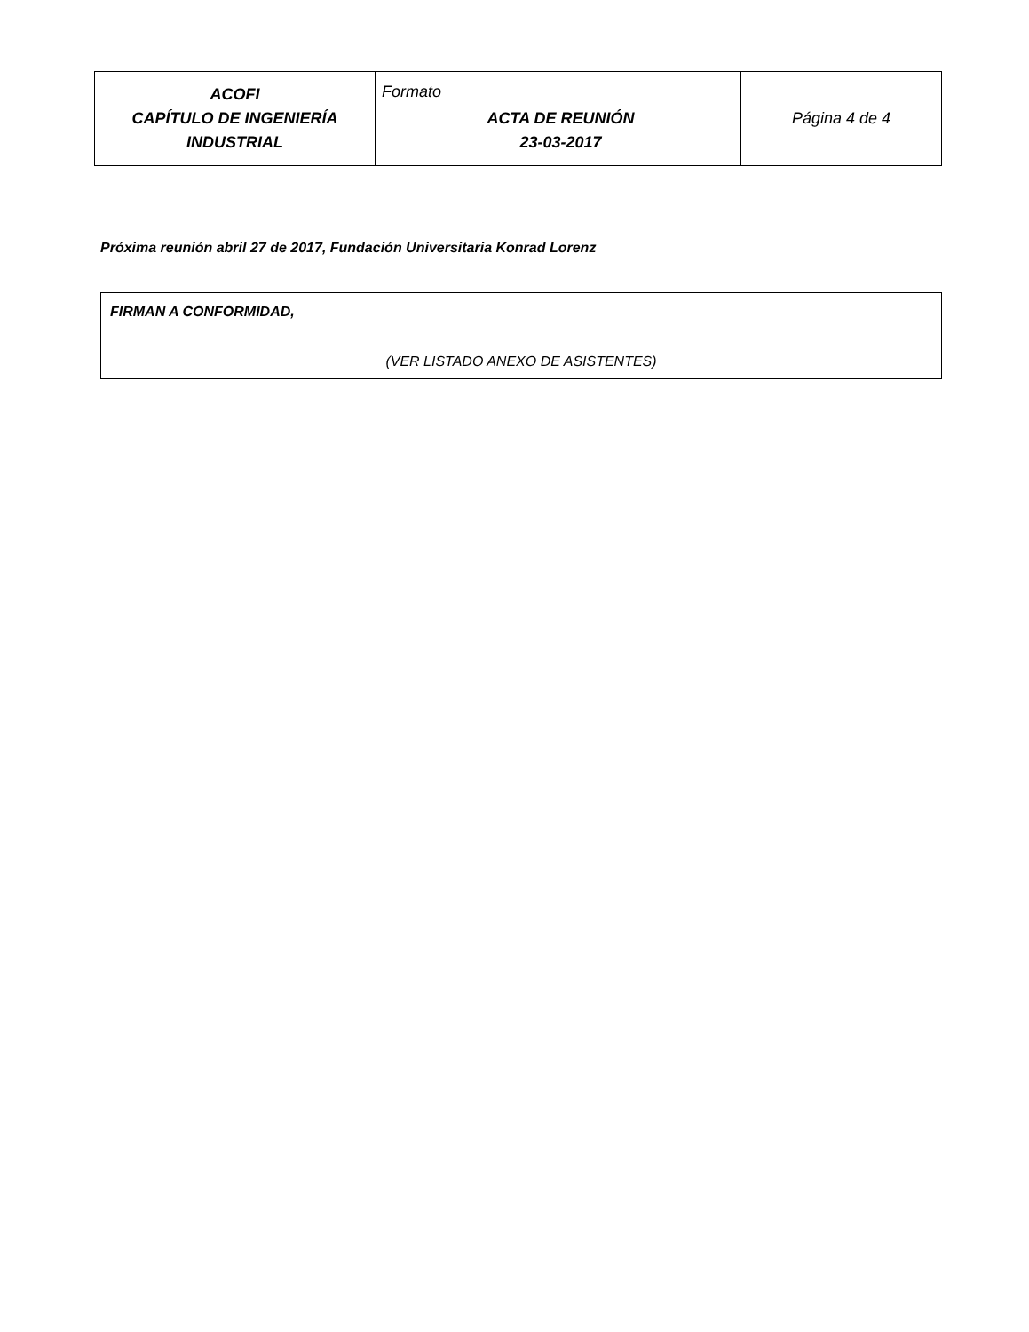| ACOFI CAPÍTULO DE INGENIERÍA INDUSTRIAL | Formato ACTA DE REUNIÓN 23-03-2017 | Página 4 de 4 |
Próxima reunión abril 27 de 2017, Fundación Universitaria Konrad Lorenz
FIRMAN A CONFORMIDAD,
(VER LISTADO ANEXO DE ASISTENTES)